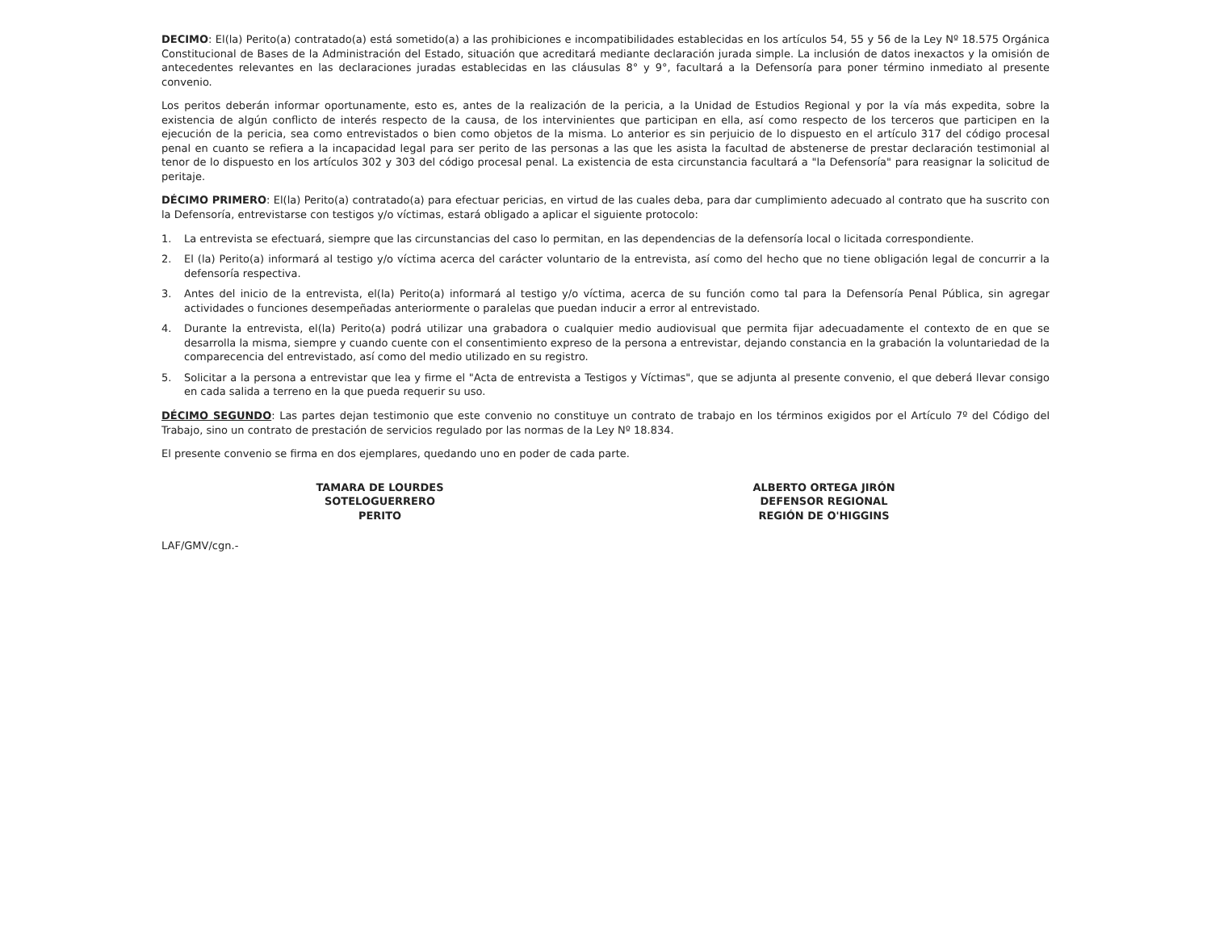DECIMO: El(la) Perito(a) contratado(a) está sometido(a) a las prohibiciones e incompatibilidades establecidas en los artículos 54, 55 y 56 de la Ley Nº 18.575 Orgánica Constitucional de Bases de la Administración del Estado, situación que acreditará mediante declaración jurada simple. La inclusión de datos inexactos y la omisión de antecedentes relevantes en las declaraciones juradas establecidas en las cláusulas 8° y 9°, facultará a la Defensoría para poner término inmediato al presente convenio.
Los peritos deberán informar oportunamente, esto es, antes de la realización de la pericia, a la Unidad de Estudios Regional y por la vía más expedita, sobre la existencia de algún conflicto de interés respecto de la causa, de los intervinientes que participan en ella, así como respecto de los terceros que participen en la ejecución de la pericia, sea como entrevistados o bien como objetos de la misma. Lo anterior es sin perjuicio de lo dispuesto en el artículo 317 del código procesal penal en cuanto se refiera a la incapacidad legal para ser perito de las personas a las que les asista la facultad de abstenerse de prestar declaración testimonial al tenor de lo dispuesto en los artículos 302 y 303 del código procesal penal. La existencia de esta circunstancia facultará a "la Defensoría" para reasignar la solicitud de peritaje.
DÉCIMO PRIMERO: El(la) Perito(a) contratado(a) para efectuar pericias, en virtud de las cuales deba, para dar cumplimiento adecuado al contrato que ha suscrito con la Defensoría, entrevistarse con testigos y/o víctimas, estará obligado a aplicar el siguiente protocolo:
1. La entrevista se efectuará, siempre que las circunstancias del caso lo permitan, en las dependencias de la defensoría local o licitada correspondiente.
2. El (la) Perito(a) informará al testigo y/o víctima acerca del carácter voluntario de la entrevista, así como del hecho que no tiene obligación legal de concurrir a la defensoría respectiva.
3. Antes del inicio de la entrevista, el(la) Perito(a) informará al testigo y/o víctima, acerca de su función como tal para la Defensoría Penal Pública, sin agregar actividades o funciones desempeñadas anteriormente o paralelas que puedan inducir a error al entrevistado.
4. Durante la entrevista, el(la) Perito(a) podrá utilizar una grabadora o cualquier medio audiovisual que permita fijar adecuadamente el contexto de en que se desarrolla la misma, siempre y cuando cuente con el consentimiento expreso de la persona a entrevistar, dejando constancia en la grabación la voluntariedad de la comparecencia del entrevistado, así como del medio utilizado en su registro.
5. Solicitar a la persona a entrevistar que lea y firme el "Acta de entrevista a Testigos y Víctimas", que se adjunta al presente convenio, el que deberá llevar consigo en cada salida a terreno en la que pueda requerir su uso.
DÉCIMO SEGUNDO: Las partes dejan testimonio que este convenio no constituye un contrato de trabajo en los términos exigidos por el Artículo 7º del Código del Trabajo, sino un contrato de prestación de servicios regulado por las normas de la Ley Nº 18.834.
El presente convenio se firma en dos ejemplares, quedando uno en poder de cada parte.
TAMARA DE LOURDES
SOTELOGUERRERO
PERITO
ALBERTO ORTEGA JIRÓN
DEFENSOR REGIONAL
REGIÓN DE O'HIGGINS
LAF/GMV/cgn.-